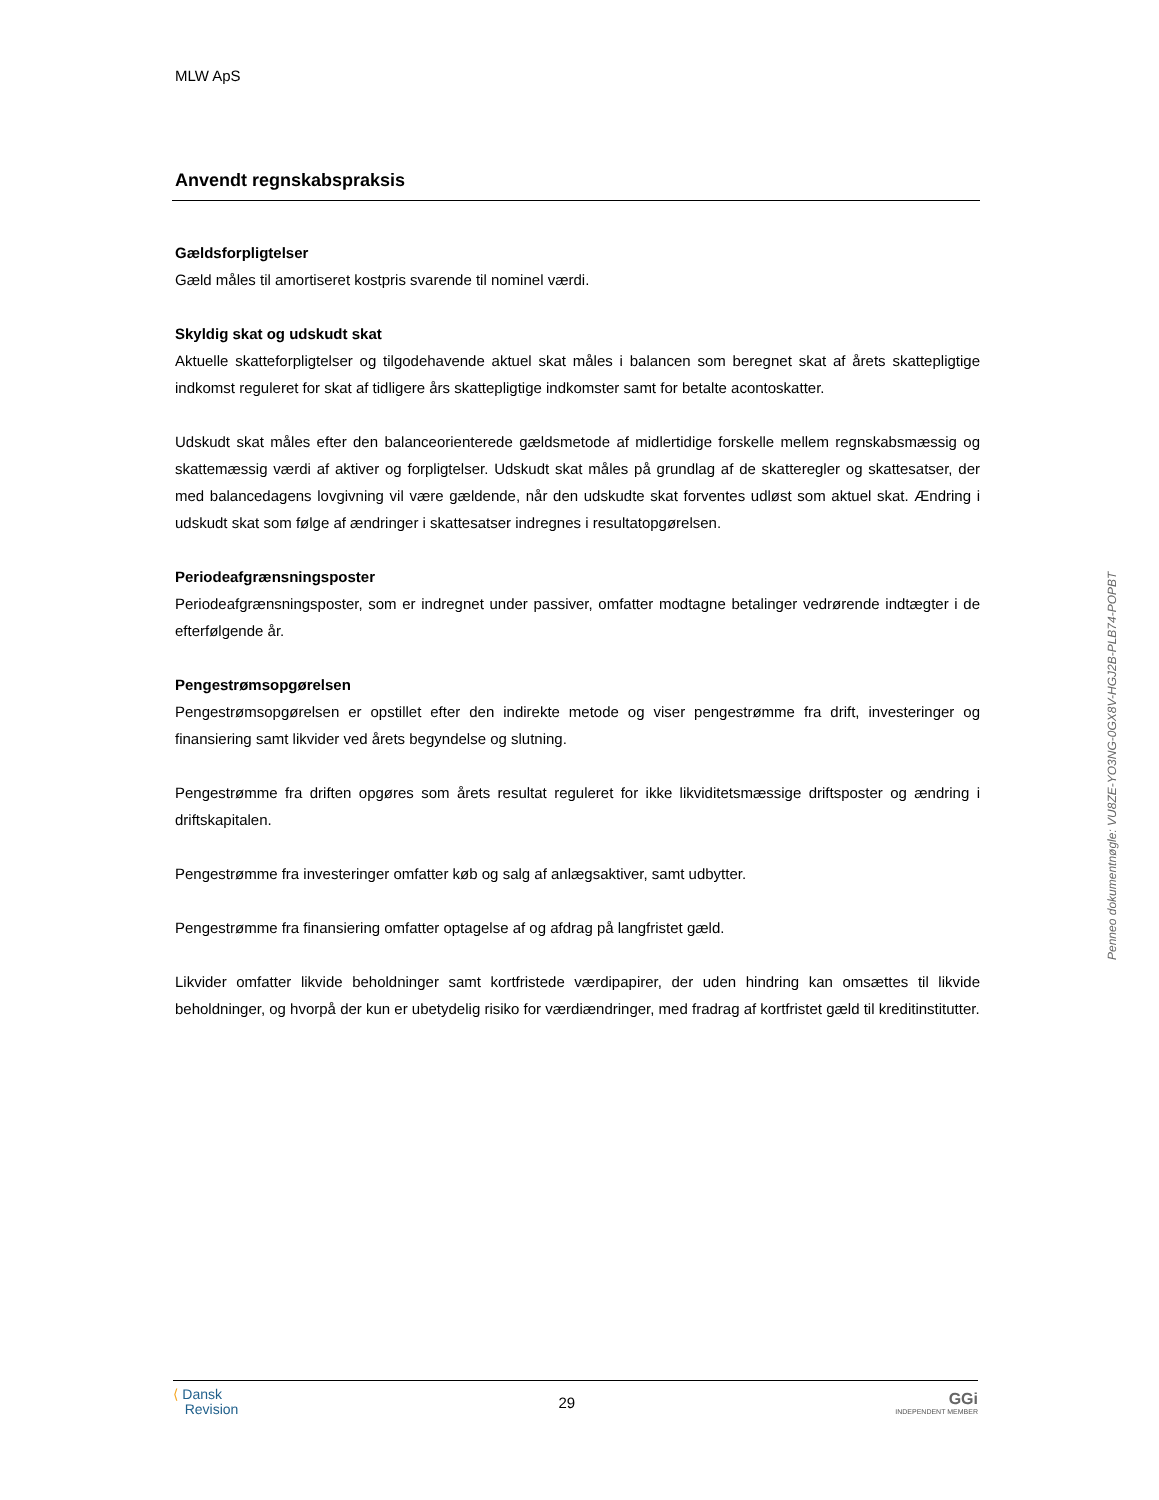MLW ApS
Anvendt regnskabspraksis
Gældsforpligtelser
Gæld måles til amortiseret kostpris svarende til nominel værdi.
Skyldig skat og udskudt skat
Aktuelle skatteforpligtelser og tilgodehavende aktuel skat måles i balancen som beregnet skat af årets skattepligtige indkomst reguleret for skat af tidligere års skattepligtige indkomster samt for betalte acontoskatter.
Udskudt skat måles efter den balanceorienterede gældsmetode af midlertidige forskelle mellem regnskabsmæssig og skattemæssig værdi af aktiver og forpligtelser. Udskudt skat måles på grundlag af de skatteregler og skattesatser, der med balancedagens lovgivning vil være gældende, når den udskudte skat forventes udløst som aktuel skat. Ændring i udskudt skat som følge af ændringer i skattesatser indregnes i resultatopgørelsen.
Periodeafgrænsningsposter
Periodeafgrænsningsposter, som er indregnet under passiver, omfatter modtagne betalinger vedrørende indtægter i de efterfølgende år.
Pengestrømsopgørelsen
Pengestrømsopgørelsen er opstillet efter den indirekte metode og viser pengestrømme fra drift, investeringer og finansiering samt likvider ved årets begyndelse og slutning.
Pengestrømme fra driften opgøres som årets resultat reguleret for ikke likviditetsmæssige driftsposter og ændring i driftskapitalen.
Pengestrømme fra investeringer omfatter køb og salg af anlægsaktiver, samt udbytter.
Pengestrømme fra finansiering omfatter optagelse af og afdrag på langfristet gæld.
Likvider omfatter likvide beholdninger samt kortfristede værdipapirer, der uden hindring kan omsættes til likvide beholdninger, og hvorpå der kun er ubetydelig risiko for værdiændringer, med fradrag af kortfristet gæld til kreditinstitutter.
⟨ Dansk
Revision
29
GGi
INDEPENDENT MEMBER
Penneo dokumentnøgle: VU8ZE-YO3NG-0GX8V-HGJ2B-PLB74-POPBT